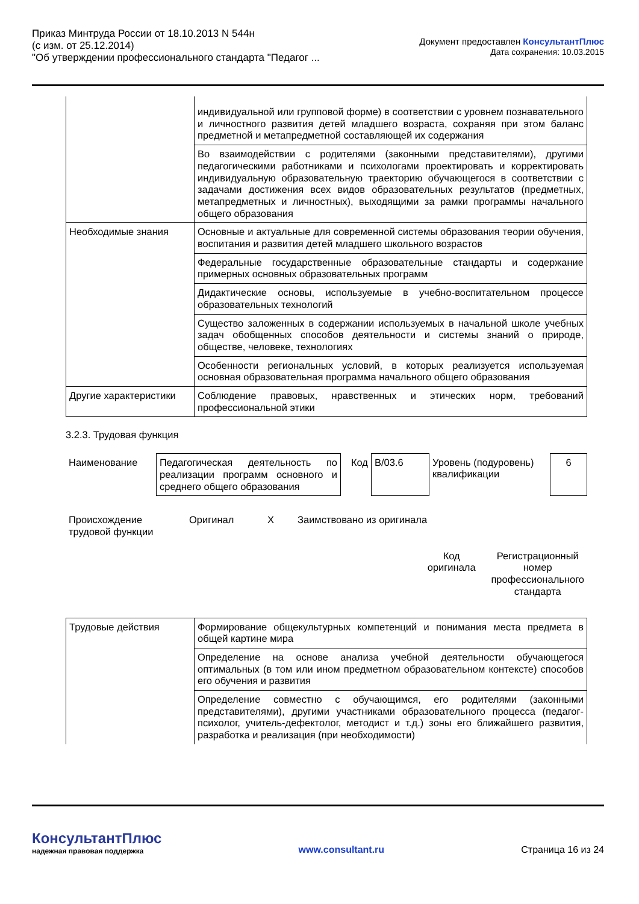Приказ Минтруда России от 18.10.2013 N 544н
(с изм. от 25.12.2014)
"Об утверждении профессионального стандарта "Педагог ...
Документ предоставлен КонсультантПлюс
Дата сохранения: 10.03.2015
| | индивидуальной или групповой форме) в соответствии с уровнем познавательного и личностного развития детей младшего возраста, сохраняя при этом баланс предметной и метапредметной составляющей их содержания |
| | Во взаимодействии с родителями (законными представителями), другими педагогическими работниками и психологами проектировать и корректировать индивидуальную образовательную траекторию обучающегося в соответствии с задачами достижения всех видов образовательных результатов (предметных, метапредметных и личностных), выходящими за рамки программы начального общего образования |
| Необходимые знания | Основные и актуальные для современной системы образования теории обучения, воспитания и развития детей младшего школьного возрастов |
| | Федеральные государственные образовательные стандарты и содержание примерных основных образовательных программ |
| | Дидактические основы, используемые в учебно-воспитательном процессе образовательных технологий |
| | Существо заложенных в содержании используемых в начальной школе учебных задач обобщенных способов деятельности и системы знаний о природе, обществе, человеке, технологиях |
| | Особенности региональных условий, в которых реализуется используемая основная образовательная программа начального общего образования |
| Другие характеристики | Соблюдение правовых, нравственных и этических норм, требований профессиональной этики |
3.2.3. Трудовая функция
| Наименование | Педагогическая деятельность по реализации программ основного и среднего общего образования | Код | B/03.6 | Уровень (подуровень) квалификации | 6 |
| Происхождение трудовой функции | Оригинал | X | Заимствовано из оригинала | |
| | Код оригинала | Регистрационный номер профессионального стандарта |
| Трудовые действия | Формирование общекультурных компетенций и понимания места предмета в общей картине мира |
| | Определение на основе анализа учебной деятельности обучающегося оптимальных (в том или ином предметном образовательном контексте) способов его обучения и развития |
| | Определение совместно с обучающимся, его родителями (законными представителями), другими участниками образовательного процесса (педагог-психолог, учитель-дефектолог, методист и т.д.) зоны его ближайшего развития, разработка и реализация (при необходимости) |
КонсультантПлюс
надежная правовая поддержка
www.consultant.ru
Страница 16 из 24